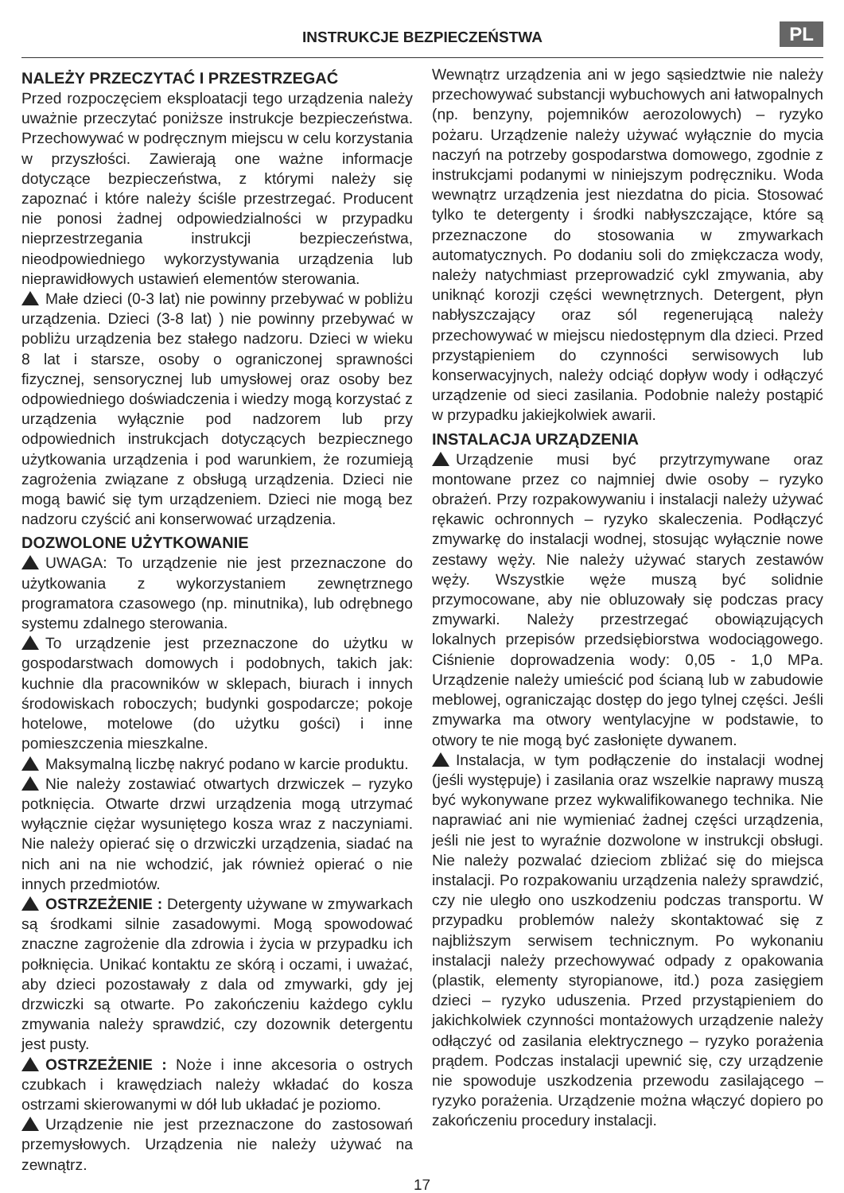INSTRUKCJE BEZPIECZEŃSTWA PL
NALEŻY PRZECZYTAĆ I PRZESTRZEGAĆ
Przed rozpoczęciem eksploatacji tego urządzenia należy uważnie przeczytać poniższe instrukcje bezpieczeństwa. Przechowywać w podręcznym miejscu w celu korzystania w przyszłości. Zawierają one ważne informacje dotyczące bezpieczeństwa, z którymi należy się zapoznać i które należy ściśle przestrzegać. Producent nie ponosi żadnej odpowiedzialności w przypadku nieprzestrzegania instrukcji bezpieczeństwa, nieodpowiedniego wykorzystywania urządzenia lub nieprawidłowych ustawień elementów sterowania.
Małe dzieci (0-3 lat) nie powinny przebywać w pobliżu urządzenia. Dzieci (3-8 lat) ) nie powinny przebywać w pobliżu urządzenia bez stałego nadzoru. Dzieci w wieku 8 lat i starsze, osoby o ograniczonej sprawności fizycznej, sensorycznej lub umysłowej oraz osoby bez odpowiedniego doświadczenia i wiedzy mogą korzystać z urządzenia wyłącznie pod nadzorem lub przy odpowiednich instrukcjach dotyczących bezpiecznego użytkowania urządzenia i pod warunkiem, że rozumieją zagrożenia związane z obsługą urządzenia. Dzieci nie mogą bawić się tym urządzeniem. Dzieci nie mogą bez nadzoru czyścić ani konserwować urządzenia.
DOZWOLONE UŻYTKOWANIE
UWAGA: To urządzenie nie jest przeznaczone do użytkowania z wykorzystaniem zewnętrznego programatora czasowego (np. minutnika), lub odrębnego systemu zdalnego sterowania.
To urządzenie jest przeznaczone do użytku w gospodarstwach domowych i podobnych, takich jak: kuchnie dla pracowników w sklepach, biurach i innych środowiskach roboczych; budynki gospodarcze; pokoje hotelowe, motelowe (do użytku gości) i inne pomieszczenia mieszkalne.
Maksymalną liczbę nakryć podano w karcie produktu.
Nie należy zostawiać otwartych drzwiczek – ryzyko potknięcia. Otwarte drzwi urządzenia mogą utrzymać wyłącznie ciężar wysuniętego kosza wraz z naczyniami. Nie należy opierać się o drzwiczki urządzenia, siadać na nich ani na nie wchodzić, jak również opierać o nie innych przedmiotów.
OSTRZEŻENIE : Detergenty używane w zmywarkach są środkami silnie zasadowymi. Mogą spowodować znaczne zagrożenie dla zdrowia i życia w przypadku ich połknięcia. Unikać kontaktu ze skórą i oczami, i uważać, aby dzieci pozostawały z dala od zmywarki, gdy jej drzwiczki są otwarte. Po zakończeniu każdego cyklu zmywania należy sprawdzić, czy dozownik detergentu jest pusty.
OSTRZEŻENIE : Noże i inne akcesoria o ostrych czubkach i krawędziach należy wkładać do kosza ostrzami skierowanymi w dół lub układać je poziomo.
Urządzenie nie jest przeznaczone do zastosowań przemysłowych. Urządzenia nie należy używać na zewnątrz.
Wewnątrz urządzenia ani w jego sąsiedztwie nie należy przechowywać substancji wybuchowych ani łatwopalnych (np. benzyny, pojemników aerozolowych) – ryzyko pożaru. Urządzenie należy używać wyłącznie do mycia naczyń na potrzeby gospodarstwa domowego, zgodnie z instrukcjami podanymi w niniejszym podręczniku. Woda wewnątrz urządzenia jest niezdatna do picia. Stosować tylko te detergenty i środki nabłyszczające, które są przeznaczone do stosowania w zmywarkach automatycznych. Po dodaniu soli do zmiękczacza wody, należy natychmiast przeprowadzić cykl zmywania, aby uniknąć korozji części wewnętrznych. Detergent, płyn nabłyszczający oraz sól regenerującą należy przechowywać w miejscu niedostępnym dla dzieci. Przed przystąpieniem do czynności serwisowych lub konserwacyjnych, należy odciąć dopływ wody i odłączyć urządzenie od sieci zasilania. Podobnie należy postąpić w przypadku jakiejkolwiek awarii.
INSTALACJA URZĄDZENIA
Urządzenie musi być przytrzymywane oraz montowane przez co najmniej dwie osoby – ryzyko obrażeń. Przy rozpakowywaniu i instalacji należy używać rękawic ochronnych – ryzyko skaleczenia. Podłączyć zmywarkę do instalacji wodnej, stosując wyłącznie nowe zestawy węży. Nie należy używać starych zestawów węży. Wszystkie węże muszą być solidnie przymocowane, aby nie obluzowały się podczas pracy zmywarki. Należy przestrzegać obowiązujących lokalnych przepisów przedsiębiorstwa wodociągowego. Ciśnienie doprowadzenia wody: 0,05 - 1,0 MPa. Urządzenie należy umieścić pod ścianą lub w zabudowie meblowej, ograniczając dostęp do jego tylnej części. Jeśli zmywarka ma otwory wentylacyjne w podstawie, to otwory te nie mogą być zasłonięte dywanem.
Instalacja, w tym podłączenie do instalacji wodnej (jeśli występuje) i zasilania oraz wszelkie naprawy muszą być wykonywane przez wykwalifikowanego technika. Nie naprawiać ani nie wymieniać żadnej części urządzenia, jeśli nie jest to wyraźnie dozwolone w instrukcji obsługi. Nie należy pozwalać dzieciom zbliżać się do miejsca instalacji. Po rozpakowaniu urządzenia należy sprawdzić, czy nie uległo ono uszkodzeniu podczas transportu. W przypadku problemów należy skontaktować się z najbliższym serwisem technicznym. Po wykonaniu instalacji należy przechowywać odpady z opakowania (plastik, elementy styropianowe, itd.) poza zasięgiem dzieci – ryzyko uduszenia. Przed przystąpieniem do jakichkolwiek czynności montażowych urządzenie należy odłączyć od zasilania elektrycznego – ryzyko porażenia prądem. Podczas instalacji upewnić się, czy urządzenie nie spowoduje uszkodzenia przewodu zasilającego – ryzyko porażenia. Urządzenie można włączyć dopiero po zakończeniu procedury instalacji.
17